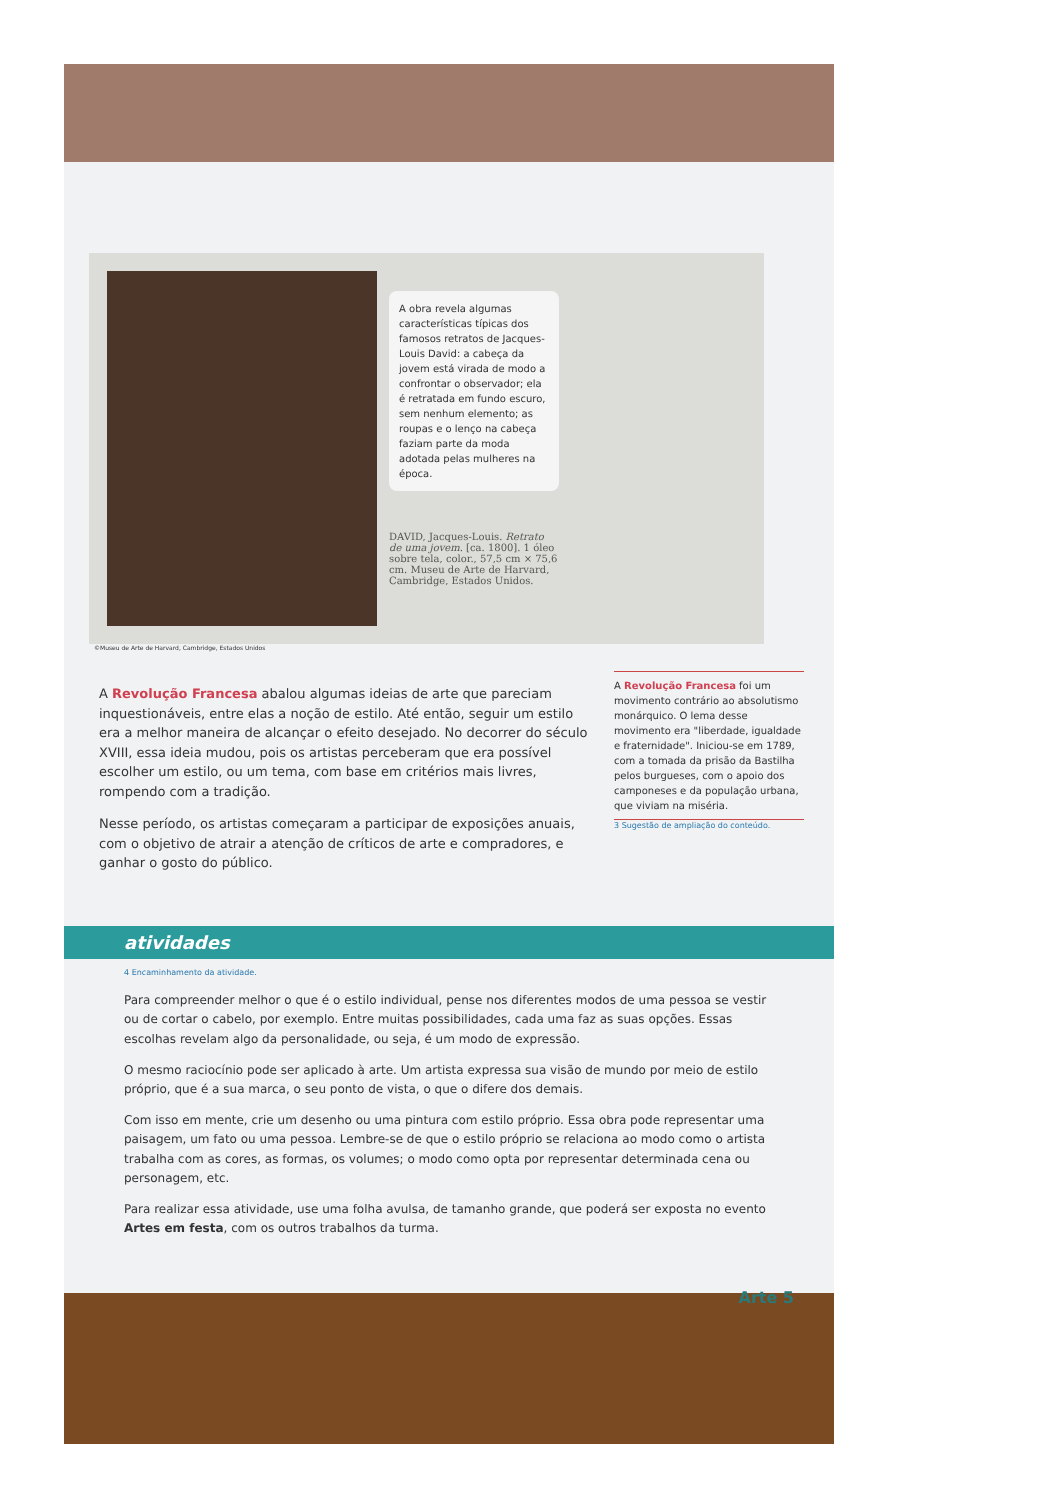A obra revela algumas características típicas dos famosos retratos de Jacques-Louis David: a cabeça da jovem está virada de modo a confrontar o observador; ela é retratada em fundo escuro, sem nenhum elemento; as roupas e o lenço na cabeça faziam parte da moda adotada pelas mulheres na época.
DAVID, Jacques-Louis. Retrato de uma jovem. [ca. 1800]. 1 óleo sobre tela, color., 57,5 cm × 75,6 cm. Museu de Arte de Harvard, Cambridge, Estados Unidos.
©Museu de Arte de Harvard, Cambridge, Estados Unidos
A Revolução Francesa abalou algumas ideias de arte que pareciam inquestionáveis, entre elas a noção de estilo. Até então, seguir um estilo era a melhor maneira de alcançar o efeito desejado. No decorrer do século XVIII, essa ideia mudou, pois os artistas perceberam que era possível escolher um estilo, ou um tema, com base em critérios mais livres, rompendo com a tradição.
Nesse período, os artistas começaram a participar de exposições anuais, com o objetivo de atrair a atenção de críticos de arte e compradores, e ganhar o gosto do público.
A Revolução Francesa foi um movimento contrário ao absolutismo monárquico. O lema desse movimento era "liberdade, igualdade e fraternidade". Iniciou-se em 1789, com a tomada da prisão da Bastilha pelos burgueses, com o apoio dos camponeses e da população urbana, que viviam na miséria.
3 Sugestão de ampliação do conteúdo.
atividades
4 Encaminhamento da atividade.
Para compreender melhor o que é o estilo individual, pense nos diferentes modos de uma pessoa se vestir ou de cortar o cabelo, por exemplo. Entre muitas possibilidades, cada uma faz as suas opções. Essas escolhas revelam algo da personalidade, ou seja, é um modo de expressão.
O mesmo raciocínio pode ser aplicado à arte. Um artista expressa sua visão de mundo por meio de estilo próprio, que é a sua marca, o seu ponto de vista, o que o difere dos demais.
Com isso em mente, crie um desenho ou uma pintura com estilo próprio. Essa obra pode representar uma paisagem, um fato ou uma pessoa. Lembre-se de que o estilo próprio se relaciona ao modo como o artista trabalha com as cores, as formas, os volumes; o modo como opta por representar determinada cena ou personagem, etc.
Para realizar essa atividade, use uma folha avulsa, de tamanho grande, que poderá ser exposta no evento Artes em festa, com os outros trabalhos da turma.
Arte 5